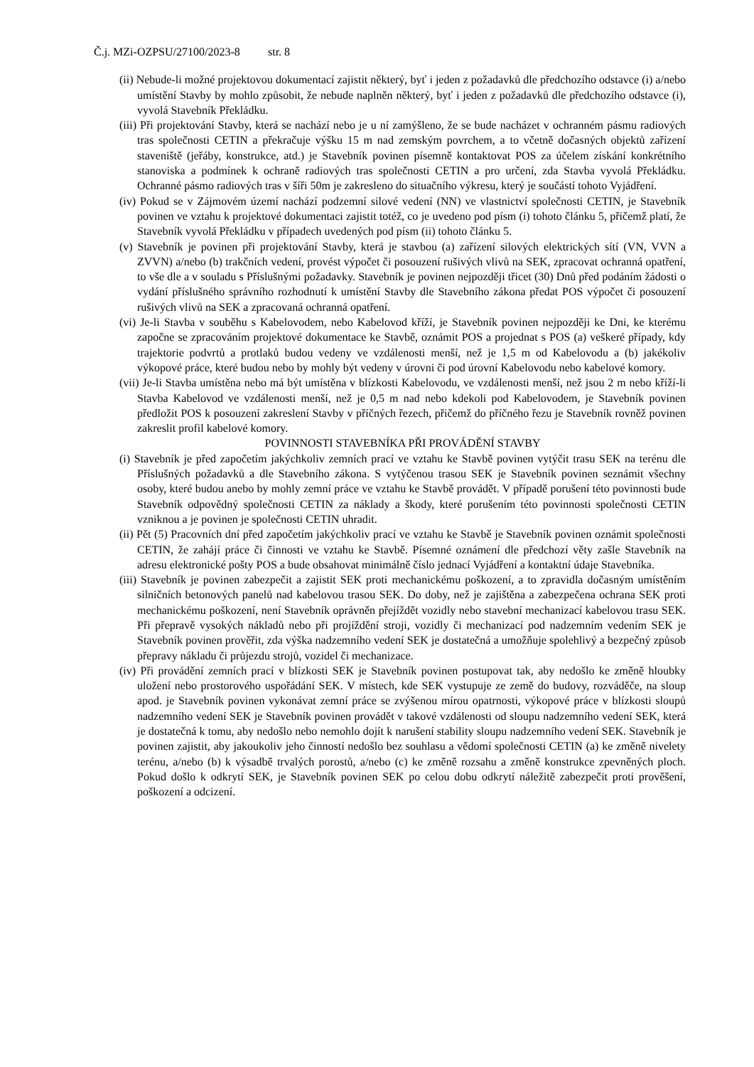Č.j. MZi-OZPSU/27100/2023-8 str. 8
(ii) Nebude-li možné projektovou dokumentací zajistit některý, byť i jeden z požadavků dle předchozího odstavce (i) a/nebo umístění Stavby by mohlo způsobit, že nebude naplněn některý, byť i jeden z požadavků dle předchozího odstavce (i), vyvolá Stavebník Překládku.
(iii) Při projektování Stavby, která se nachází nebo je u ní zamýšleno, že se bude nacházet v ochranném pásmu radiových tras společnosti CETIN a překračuje výšku 15 m nad zemským povrchem, a to včetně dočasných objektů zařízení staveniště (jeřáby, konstrukce, atd.) je Stavebník povinen písemně kontaktovat POS za účelem získání konkrétního stanoviska a podmínek k ochraně radiových tras společnosti CETIN a pro určení, zda Stavba vyvolá Překládku. Ochranné pásmo radiových tras v šíři 50m je zakresleno do situačního výkresu, který je součástí tohoto Vyjádření.
(iv) Pokud se v Zájmovém území nachází podzemní silové vedení (NN) ve vlastnictví společnosti CETIN, je Stavebník povinen ve vztahu k projektové dokumentaci zajistit totéž, co je uvedeno pod písm (i) tohoto článku 5, přičemž platí, že Stavebník vyvolá Překládku v případech uvedených pod písm (ii) tohoto článku 5.
(v) Stavebník je povinen při projektování Stavby, která je stavbou (a) zařízení silových elektrických sítí (VN, VVN a ZVVN) a/nebo (b) trakčních vedení, provést výpočet či posouzení rušivých vlivů na SEK, zpracovat ochranná opatření, to vše dle a v souladu s Příslušnými požadavky. Stavebník je povinen nejpozději třicet (30) Dnů před podáním žádosti o vydání příslušného správního rozhodnutí k umístění Stavby dle Stavebního zákona předat POS výpočet či posouzení rušivých vlivů na SEK a zpracovaná ochranná opatření.
(vi) Je-li Stavba v souběhu s Kabelovodem, nebo Kabelovod kříží, je Stavebník povinen nejpozději ke Dni, ke kterému započne se zpracováním projektové dokumentace ke Stavbě, oznámit POS a projednat s POS (a) veškeré případy, kdy trajektorie podvrtů a protlaků budou vedeny ve vzdálenosti menší, než je 1,5 m od Kabelovodu a (b) jakékoliv výkopové práce, které budou nebo by mohly být vedeny v úrovni či pod úrovní Kabelovodu nebo kabelové komory.
(vii) Je-li Stavba umístěna nebo má být umístěna v blízkosti Kabelovodu, ve vzdálenosti menší, než jsou 2 m nebo kříží-li Stavba Kabelovod ve vzdálenosti menší, než je 0,5 m nad nebo kdekoli pod Kabelovodem, je Stavebník povinen předložit POS k posouzení zakreslení Stavby v příčných řezech, přičemž do příčného řezu je Stavebník rovněž povinen zakreslit profil kabelové komory.
POVINNOSTI STAVEBNÍKA PŘI PROVÁDĚNÍ STAVBY
(i) Stavebník je před započetím jakýchkoliv zemních prací ve vztahu ke Stavbě povinen vytýčit trasu SEK na terénu dle Příslušných požadavků a dle Stavebního zákona. S vytýčenou trasou SEK je Stavebník povinen seznámit všechny osoby, které budou anebo by mohly zemní práce ve vztahu ke Stavbě provádět. V případě porušení této povinnosti bude Stavebník odpovědný společnosti CETIN za náklady a škody, které porušením této povinnosti společnosti CETIN vzniknou a je povinen je společnosti CETIN uhradit.
(ii) Pět (5) Pracovních dní před započetím jakýchkoliv prací ve vztahu ke Stavbě je Stavebník povinen oznámit společnosti CETIN, že zahájí práce či činnosti ve vztahu ke Stavbě. Písemné oznámení dle předchozí věty zašle Stavebník na adresu elektronické pošty POS a bude obsahovat minimálně číslo jednací Vyjádření a kontaktní údaje Stavebníka.
(iii) Stavebník je povinen zabezpečit a zajistit SEK proti mechanickému poškození, a to zpravidla dočasným umístěním silničních betonových panelů nad kabelovou trasou SEK. Do doby, než je zajištěna a zabezpečena ochrana SEK proti mechanickému poškození, není Stavebník oprávněn přejíždět vozidly nebo stavební mechanizací kabelovou trasu SEK. Při přepravě vysokých nákladů nebo při projíždění stroji, vozidly či mechanizací pod nadzemním vedením SEK je Stavebník povinen prověřit, zda výška nadzemního vedení SEK je dostatečná a umožňuje spolehlivý a bezpečný způsob přepravy nákladu či průjezdu strojů, vozidel či mechanizace.
(iv) Při provádění zemních prací v blízkosti SEK je Stavebník povinen postupovat tak, aby nedošlo ke změně hloubky uložení nebo prostorového uspořádání SEK. V místech, kde SEK vystupuje ze země do budovy, rozváděče, na sloup apod. je Stavebník povinen vykonávat zemní práce se zvýšenou mírou opatrnosti, výkopové práce v blízkosti sloupů nadzemního vedení SEK je Stavebník povinen provádět v takové vzdálenosti od sloupu nadzemního vedení SEK, která je dostatečná k tomu, aby nedošlo nebo nemohlo dojít k narušení stability sloupu nadzemního vedení SEK. Stavebník je povinen zajistit, aby jakoukoliv jeho činností nedošlo bez souhlasu a vědomí společnosti CETIN (a) ke změně nivelety terénu, a/nebo (b) k výsadbě trvalých porostů, a/nebo (c) ke změně rozsahu a změně konstrukce zpevněných ploch. Pokud došlo k odkrytí SEK, je Stavebník povinen SEK po celou dobu odkrytí náležitě zabezpečit proti prověšení, poškození a odcizení.